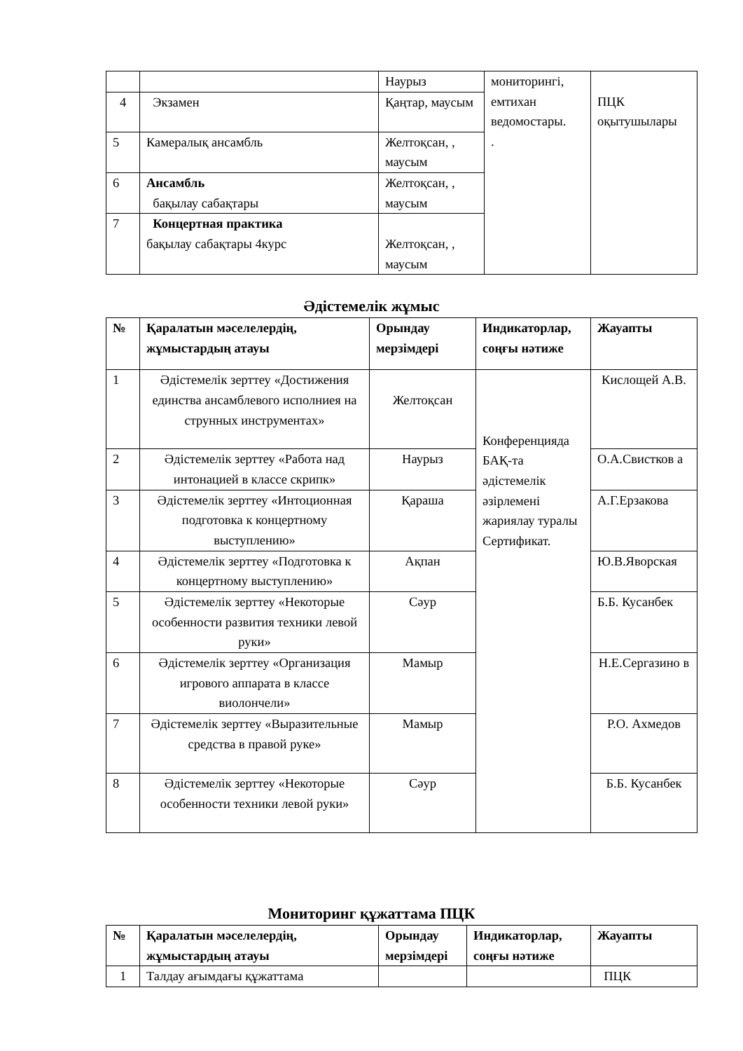| | | Наурыз | мониторингі, емтихан ведомостары. . | ПЦК оқытушылары |
| 4 | Экзамен | Қаңтар, маусым | | |
| 5 | Камералық ансамбль | Желтоқсан, , маусым | | |
| 6 | Ансамбль бақылау сабақтары | Желтоқсан, , маусым | | |
| 7 | Концертная практика бақылау сабақтары 4курс | Желтоқсан, , маусым | | |
Әдістемелік жұмыс
| № | Қаралатын мәселелердің, жұмыстардың атауы | Орындау мерзімдері | Индикаторлар, соңғы нәтиже | Жауапты |
| --- | --- | --- | --- | --- |
| 1 | Әдістемелік зерттеу «Достижения единства ансамблевого исполниея на струнных инструментах» | Желтоқсан | Конференцияда БАҚ-та әдістемелік әзірлемені жариялау туралы Сертификат. | Кислощей А.В. |
| 2 | Әдістемелік зерттеу «Работа над интонацией в классе скрипк» | Наурыз | | О.А.Свистков а |
| 3 | Әдістемелік зерттеу «Интоционная подготовка к концертному выступлению» | Қараша | | А.Г.Ерзакова |
| 4 | Әдістемелік зерттеу «Подготовка к концертному выступлению» | Ақпан | | Ю.В.Яворская |
| 5 | Әдістемелік зерттеу «Некоторые особенности развития техники левой руки» | Сәур | | Б.Б. Кусанбек |
| 6 | Әдістемелік зерттеу «Организация игрового аппарата в классе виолончели» | Мамыр | | Н.Е.Сергазино в |
| 7 | Әдістемелік зерттеу «Выразительные средства в правой руке» | Мамыр | | Р.О. Ахмедов |
| 8 | Әдістемелік зерттеу «Некоторые особенности техники левой руки» | Сәур | | Б.Б. Кусанбек |
Мониторинг құжаттама ПЦК
| № | Қаралатын мәселелердің, жұмыстардың атауы | Орындау мерзімдері | Индикаторлар, соңғы нәтиже | Жауапты |
| --- | --- | --- | --- | --- |
| 1 | Талдау ағымдағы құжаттама | | | ПЦК |